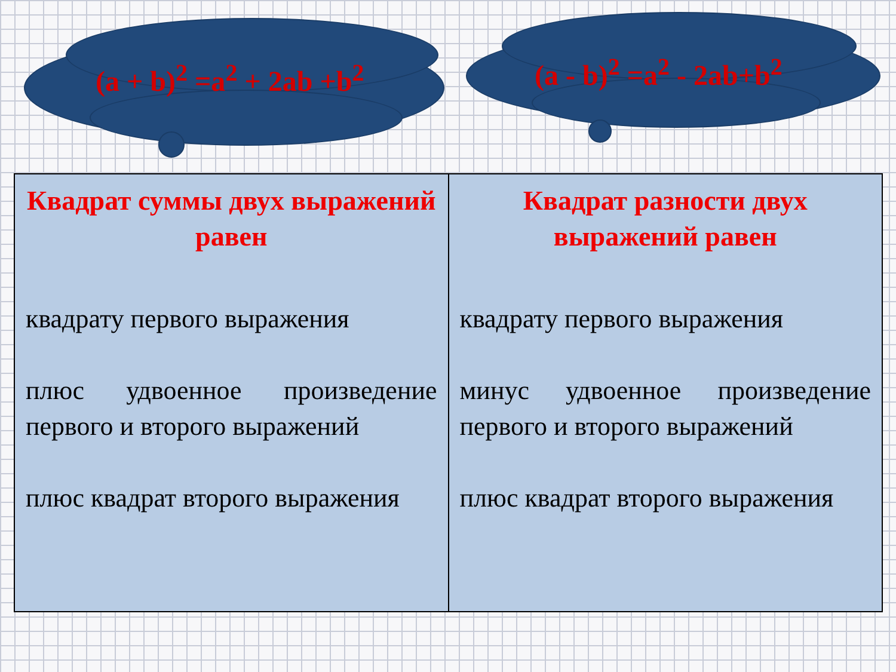(a + b)<sup>2</sup> =a<sup>2</sup> + 2ab +b<sup>2</sup>
(a - b)<sup>2</sup> =a<sup>2</sup> - 2ab+b<sup>2</sup>
| Квадрат суммы двух выражений равен квадрату первого выражения плюс удвоенное произведение первого и второго выражений плюс квадрат второго выражения | Квадрат разности двух выражений равен квадрату первого выражения минус удвоенное произведение первого и второго выражений плюс квадрат второго выражения |